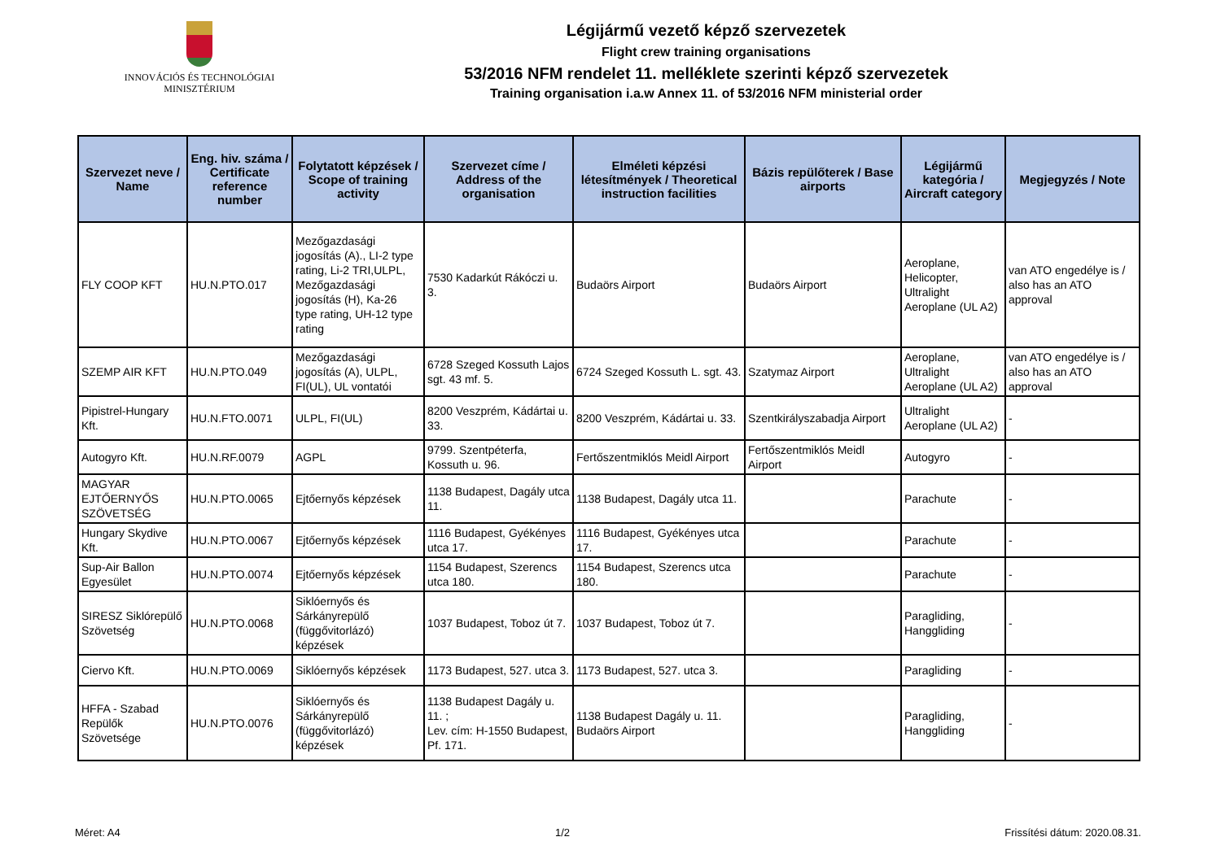INNOVÁCIÓS ÉS TECHNOLÓGIAI
MINISZTÉRIUM
Légijármű vezető képző szervezetek
Flight crew training organisations
53/2016 NFM rendelet 11. melléklete szerinti képző szervezetek
Training organisation i.a.w Annex 11. of 53/2016 NFM ministerial order
| Szervezet neve / Name | Eng. hiv. száma / Certificate reference number | Folytatott képzések / Scope of training activity | Szervezet címe / Address of the organisation | Elméleti képzési létesítmények / Theoretical instruction facilities | Bázis repülőterek / Base airports | Légijármű kategória / Aircraft category | Megjegyzés / Note |
| --- | --- | --- | --- | --- | --- | --- | --- |
| FLY COOP KFT | HU.N.PTO.017 | Mezőgazdasági jogosítás (A)., LI-2 type rating, Li-2 TRI,ULPL, Mezőgazdasági jogosítás (H), Ka-26 type rating, UH-12 type rating | 7530 Kadarkút Rákóczi u. 3. | Budaörs Airport | Budaörs Airport | Aeroplane, Helicopter, Ultralight Aeroplane (UL A2) | van ATO engedélye is / also has an ATO approval |
| SZEMP AIR KFT | HU.N.PTO.049 | Mezőgazdasági jogosítás (A), ULPL, FI(UL), UL vontatói | 6728 Szeged Kossuth Lajos sgt. 43 mf. 5. | 6724 Szeged Kossuth L. sgt. 43. | Szatymaz Airport | Aeroplane, Ultralight Aeroplane (UL A2) | van ATO engedélye is / also has an ATO approval |
| Pipistrel-Hungary Kft. | HU.N.FTO.0071 | ULPL, FI(UL) | 8200 Veszprém, Kádártai u. 33. | 8200 Veszprém, Kádártai u. 33. | Szentkirályszabadja Airport | Ultralight Aeroplane (UL A2) | - |
| Autogyro Kft. | HU.N.RF.0079 | AGPL | 9799. Szentpéterfa, Kossuth u. 96. | Fertőszentmiklós Meidl Airport | Fertőszentmiklós Meidl Airport | Autogyro | - |
| MAGYAR EJTŐERNYŐS SZÖVETSÉG | HU.N.PTO.0065 | Ejtőernyős képzések | 1138 Budapest, Dagály utca 11. | 1138 Budapest, Dagály utca 11. | | Parachute | - |
| Hungary Skydive Kft. | HU.N.PTO.0067 | Ejtőernyős képzések | 1116 Budapest, Gyékényes utca 17. | 1116 Budapest, Gyékényes utca 17. | | Parachute | - |
| Sup-Air Ballon Egyesület | HU.N.PTO.0074 | Ejtőernyős képzések | 1154 Budapest, Szerencs utca 180. | 1154 Budapest, Szerencs utca 180. | | Parachute | - |
| SIRESZ Siklórepülő Szövetség | HU.N.PTO.0068 | Siklóernyős és Sárkányrepülő (függővitorlázó) képzések | 1037 Budapest, Toboz út 7. | 1037 Budapest, Toboz út 7. | | Paragliding, Hanggliding | - |
| Ciervo Kft. | HU.N.PTO.0069 | Siklóernyős képzések | 1173 Budapest, 527. utca 3. | 1173 Budapest, 527. utca 3. | | Paragliding | - |
| HFFA - Szabad Repülők Szövetsége | HU.N.PTO.0076 | Siklóernyős és Sárkányrepülő (függővitorlázó) képzések | 1138 Budapest Dagály u. 11. ; Lev. cím: H-1550 Budapest, Pf. 171. | 1138 Budapest Dagály u. 11. Budaörs Airport | | Paragliding, Hanggliding | - |
Méret: A4 1/2 Frissítési dátum: 2020.08.31.